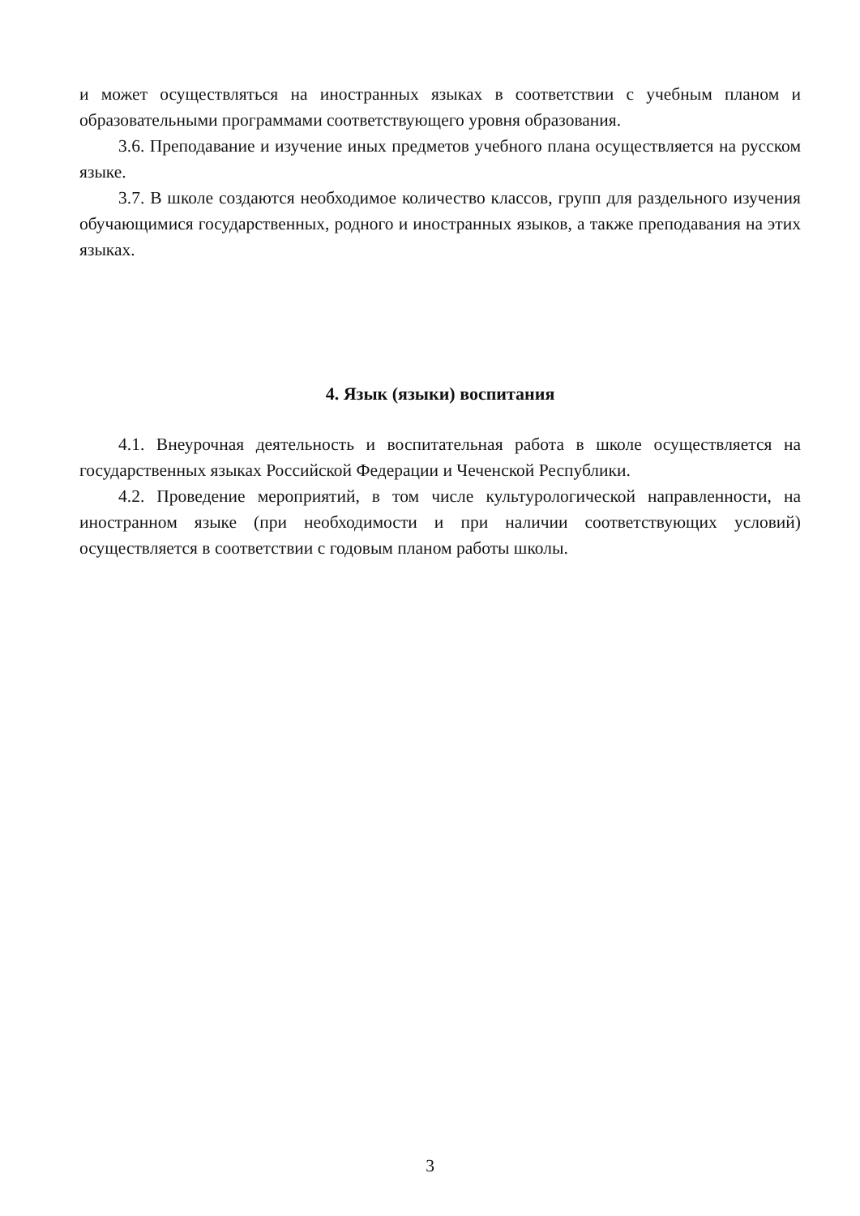и может осуществляться на иностранных языках в соответствии с учебным планом и образовательными программами соответствующего уровня образования.
3.6. Преподавание и изучение иных предметов учебного плана осуществляется на русском языке.
3.7. В школе создаются необходимое количество классов, групп для раздельного изучения обучающимися государственных, родного и иностранных языков, а также преподавания на этих языках.
4. Язык (языки) воспитания
4.1. Внеурочная деятельность и воспитательная работа в школе осуществляется на государственных языках Российской Федерации и Чеченской Республики.
4.2. Проведение мероприятий, в том числе культурологической направленности, на иностранном языке (при необходимости и при наличии соответствующих условий) осуществляется в соответствии с годовым планом работы школы.
3